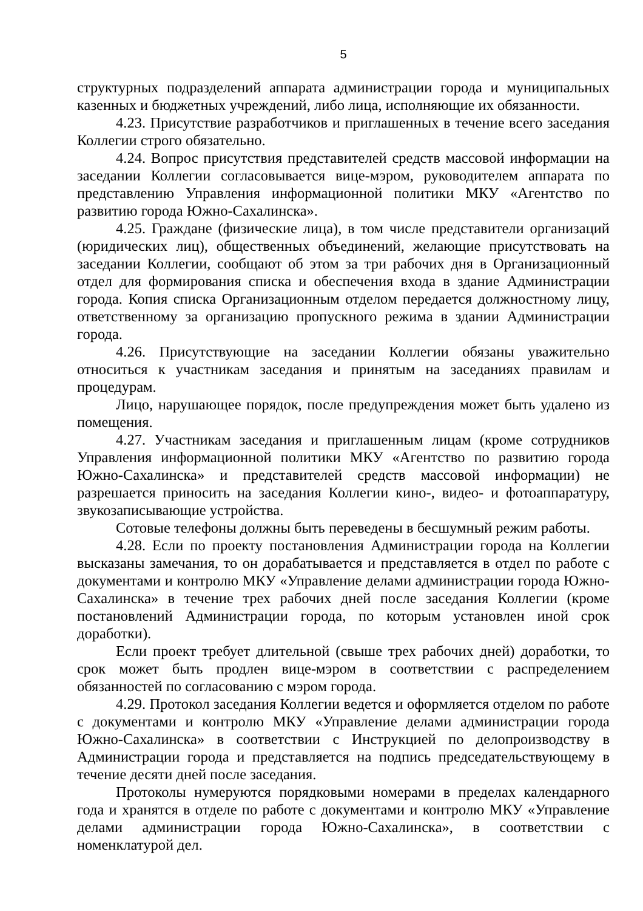5
структурных подразделений аппарата администрации города и муниципальных казенных и бюджетных учреждений, либо лица, исполняющие их обязанности.
4.23. Присутствие разработчиков и приглашенных в течение всего заседания Коллегии строго обязательно.
4.24. Вопрос присутствия представителей средств массовой информации на заседании Коллегии согласовывается вице-мэром, руководителем аппарата по представлению Управления информационной политики МКУ «Агентство по развитию города Южно-Сахалинска».
4.25. Граждане (физические лица), в том числе представители организаций (юридических лиц), общественных объединений, желающие присутствовать на заседании Коллегии, сообщают об этом за три рабочих дня в Организационный отдел для формирования списка и обеспечения входа в здание Администрации города. Копия списка Организационным отделом передается должностному лицу, ответственному за организацию пропускного режима в здании Администрации города.
4.26. Присутствующие на заседании Коллегии обязаны уважительно относиться к участникам заседания и принятым на заседаниях правилам и процедурам.
Лицо, нарушающее порядок, после предупреждения может быть удалено из помещения.
4.27. Участникам заседания и приглашенным лицам (кроме сотрудников Управления информационной политики МКУ «Агентство по развитию города Южно-Сахалинска» и представителей средств массовой информации) не разрешается приносить на заседания Коллегии кино-, видео- и фотоаппаратуру, звукозаписывающие устройства.
Сотовые телефоны должны быть переведены в бесшумный режим работы.
4.28. Если по проекту постановления Администрации города на Коллегии высказаны замечания, то он дорабатывается и представляется в отдел по работе с документами и контролю МКУ «Управление делами администрации города Южно-Сахалинска» в течение трех рабочих дней после заседания Коллегии (кроме постановлений Администрации города, по которым установлен иной срок доработки).
Если проект требует длительной (свыше трех рабочих дней) доработки, то срок может быть продлен вице-мэром в соответствии с распределением обязанностей по согласованию с мэром города.
4.29. Протокол заседания Коллегии ведется и оформляется отделом по работе с документами и контролю МКУ «Управление делами администрации города Южно-Сахалинска» в соответствии с Инструкцией по делопроизводству в Администрации города и представляется на подпись председательствующему в течение десяти дней после заседания.
Протоколы нумеруются порядковыми номерами в пределах календарного года и хранятся в отделе по работе с документами и контролю МКУ «Управление делами администрации города Южно-Сахалинска», в соответствии с номенклатурой дел.